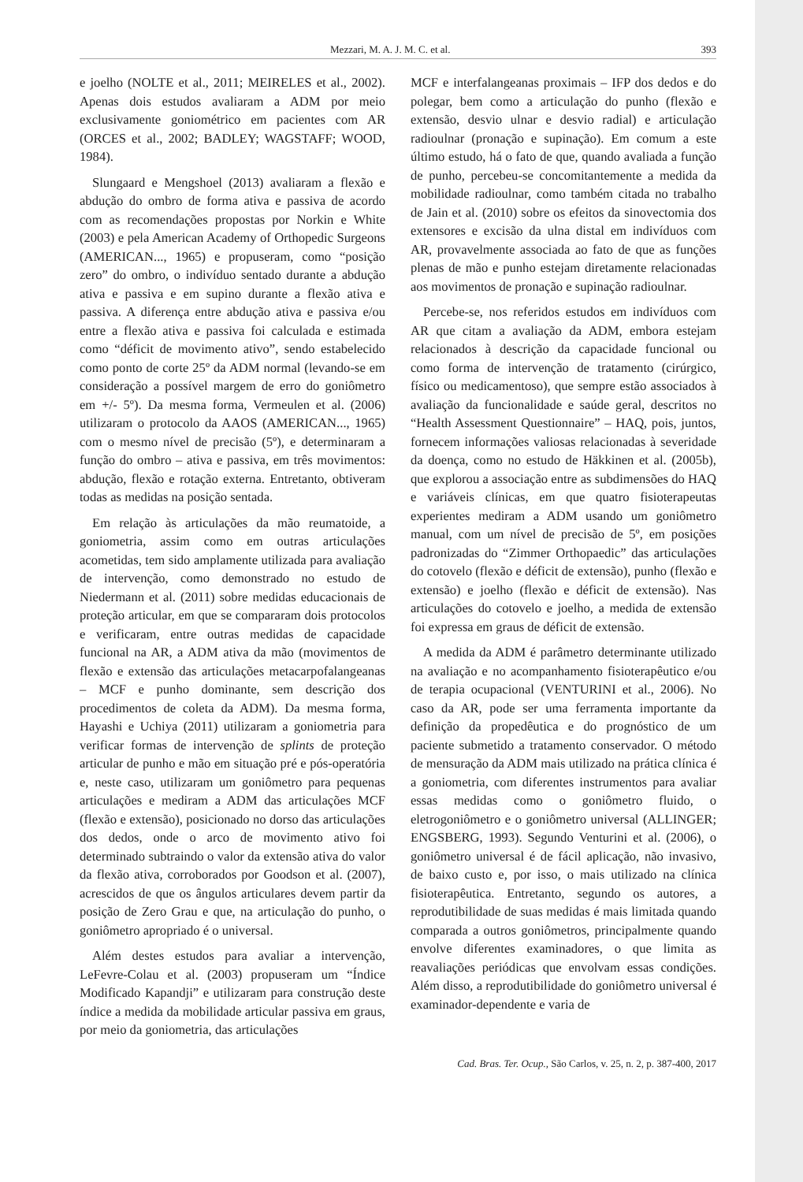Mezzari, M. A. J. M. C. et al. 393
e joelho (NOLTE et al., 2011; MEIRELES et al., 2002). Apenas dois estudos avaliaram a ADM por meio exclusivamente goniométrico em pacientes com AR (ORCES et al., 2002; BADLEY; WAGSTAFF; WOOD, 1984).
Slungaard e Mengshoel (2013) avaliaram a flexão e abdução do ombro de forma ativa e passiva de acordo com as recomendações propostas por Norkin e White (2003) e pela American Academy of Orthopedic Surgeons (AMERICAN..., 1965) e propuseram, como “posição zero” do ombro, o indivíduo sentado durante a abdução ativa e passiva e em supino durante a flexão ativa e passiva. A diferença entre abdução ativa e passiva e/ou entre a flexão ativa e passiva foi calculada e estimada como “déficit de movimento ativo”, sendo estabelecido como ponto de corte 25º da ADM normal (levando-se em consideração a possível margem de erro do goniômetro em +/- 5º). Da mesma forma, Vermeulen et al. (2006) utilizaram o protocolo da AAOS (AMERICAN..., 1965) com o mesmo nível de precisão (5º), e determinaram a função do ombro – ativa e passiva, em três movimentos: abdução, flexão e rotação externa. Entretanto, obtiveram todas as medidas na posição sentada.
Em relação às articulações da mão reumatoide, a goniometria, assim como em outras articulações acometidas, tem sido amplamente utilizada para avaliação de intervenção, como demonstrado no estudo de Niedermann et al. (2011) sobre medidas educacionais de proteção articular, em que se compararam dois protocolos e verificaram, entre outras medidas de capacidade funcional na AR, a ADM ativa da mão (movimentos de flexão e extensão das articulações metacarpofalangeanas – MCF e punho dominante, sem descrição dos procedimentos de coleta da ADM). Da mesma forma, Hayashi e Uchiya (2011) utilizaram a goniometria para verificar formas de intervenção de splints de proteção articular de punho e mão em situação pré e pós-operatória e, neste caso, utilizaram um goniômetro para pequenas articulações e mediram a ADM das articulações MCF (flexão e extensão), posicionado no dorso das articulações dos dedos, onde o arco de movimento ativo foi determinado subtraindo o valor da extensão ativa do valor da flexão ativa, corroborados por Goodson et al. (2007), acrescidos de que os ângulos articulares devem partir da posição de Zero Grau e que, na articulação do punho, o goniômetro apropriado é o universal.
Além destes estudos para avaliar a intervenção, LeFevre-Colau et al. (2003) propuseram um “Índice Modificado Kapandji” e utilizaram para construção deste índice a medida da mobilidade articular passiva em graus, por meio da goniometria, das articulações
MCF e interfalangeanas proximais – IFP dos dedos e do polegar, bem como a articulação do punho (flexão e extensão, desvio ulnar e desvio radial) e articulação radioulnar (pronação e supinação). Em comum a este último estudo, há o fato de que, quando avaliada a função de punho, percebeu-se concomitantemente a medida da mobilidade radioulnar, como também citada no trabalho de Jain et al. (2010) sobre os efeitos da sinovectomia dos extensores e excisão da ulna distal em indivíduos com AR, provavelmente associada ao fato de que as funções plenas de mão e punho estejam diretamente relacionadas aos movimentos de pronação e supinação radioulnar.
Percebe-se, nos referidos estudos em indivíduos com AR que citam a avaliação da ADM, embora estejam relacionados à descrição da capacidade funcional ou como forma de intervenção de tratamento (cirúrgico, físico ou medicamentoso), que sempre estão associados à avaliação da funcionalidade e saúde geral, descritos no “Health Assessment Questionnaire” – HAQ, pois, juntos, fornecem informações valiosas relacionadas à severidade da doença, como no estudo de Häkkinen et al. (2005b), que explorou a associação entre as subdimensões do HAQ e variáveis clínicas, em que quatro fisioterapeutas experientes mediram a ADM usando um goniômetro manual, com um nível de precisão de 5º, em posições padronizadas do “Zimmer Orthopaedic” das articulações do cotovelo (flexão e déficit de extensão), punho (flexão e extensão) e joelho (flexão e déficit de extensão). Nas articulações do cotovelo e joelho, a medida de extensão foi expressa em graus de déficit de extensão.
A medida da ADM é parâmetro determinante utilizado na avaliação e no acompanhamento fisioterapêutico e/ou de terapia ocupacional (VENTURINI et al., 2006). No caso da AR, pode ser uma ferramenta importante da definição da propedêutica e do prognóstico de um paciente submetido a tratamento conservador. O método de mensuração da ADM mais utilizado na prática clínica é a goniometria, com diferentes instrumentos para avaliar essas medidas como o goniômetro fluido, o eletrogoniômetro e o goniômetro universal (ALLINGER; ENGSBERG, 1993). Segundo Venturini et al. (2006), o goniômetro universal é de fácil aplicação, não invasivo, de baixo custo e, por isso, o mais utilizado na clínica fisioterapêutica. Entretanto, segundo os autores, a reprodutibilidade de suas medidas é mais limitada quando comparada a outros goniômetros, principalmente quando envolve diferentes examinadores, o que limita as reavaliações periódicas que envolvam essas condições. Além disso, a reprodutibilidade do goniômetro universal é examinador-dependente e varia de
Cad. Bras. Ter. Ocup., São Carlos, v. 25, n. 2, p. 387-400, 2017